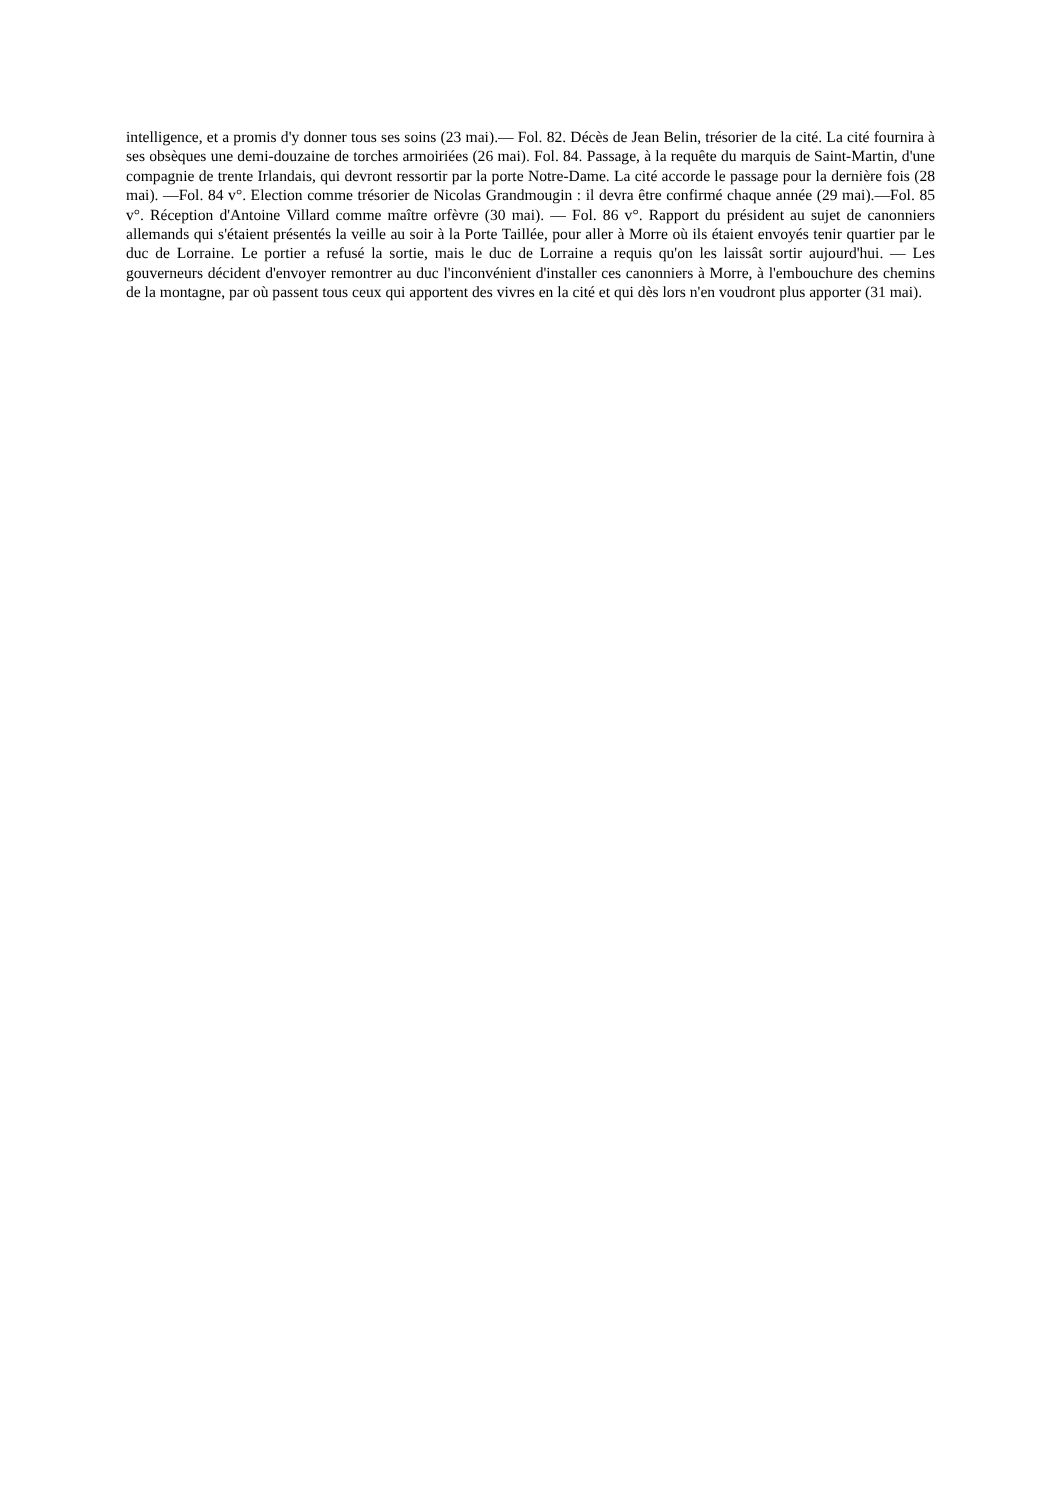intelligence, et a promis d'y donner tous ses soins (23 mai).— Fol. 82. Décès de Jean Belin, trésorier de la cité. La cité fournira à ses obsèques une demi-douzaine de torches armoiriées (26 mai). Fol. 84. Passage, à la requête du marquis de Saint-Martin, d'une compagnie de trente Irlandais, qui devront ressortir par la porte Notre-Dame. La cité accorde le passage pour la dernière fois (28 mai). —Fol. 84 v°. Election comme trésorier de Nicolas Grandmougin : il devra être confirmé chaque année (29 mai).—Fol. 85 v°. Réception d'Antoine Villard comme maître orfèvre (30 mai). — Fol. 86 v°. Rapport du président au sujet de canonniers allemands qui s'étaient présentés la veille au soir à la Porte Taillée, pour aller à Morre où ils étaient envoyés tenir quartier par le duc de Lorraine. Le portier a refusé la sortie, mais le duc de Lorraine a requis qu'on les laissât sortir aujourd'hui. — Les gouverneurs décident d'envoyer remontrer au duc l'inconvénient d'installer ces canonniers à Morre, à l'embouchure des chemins de la montagne, par où passent tous ceux qui apportent des vivres en la cité et qui dès lors n'en voudront plus apporter (31 mai).